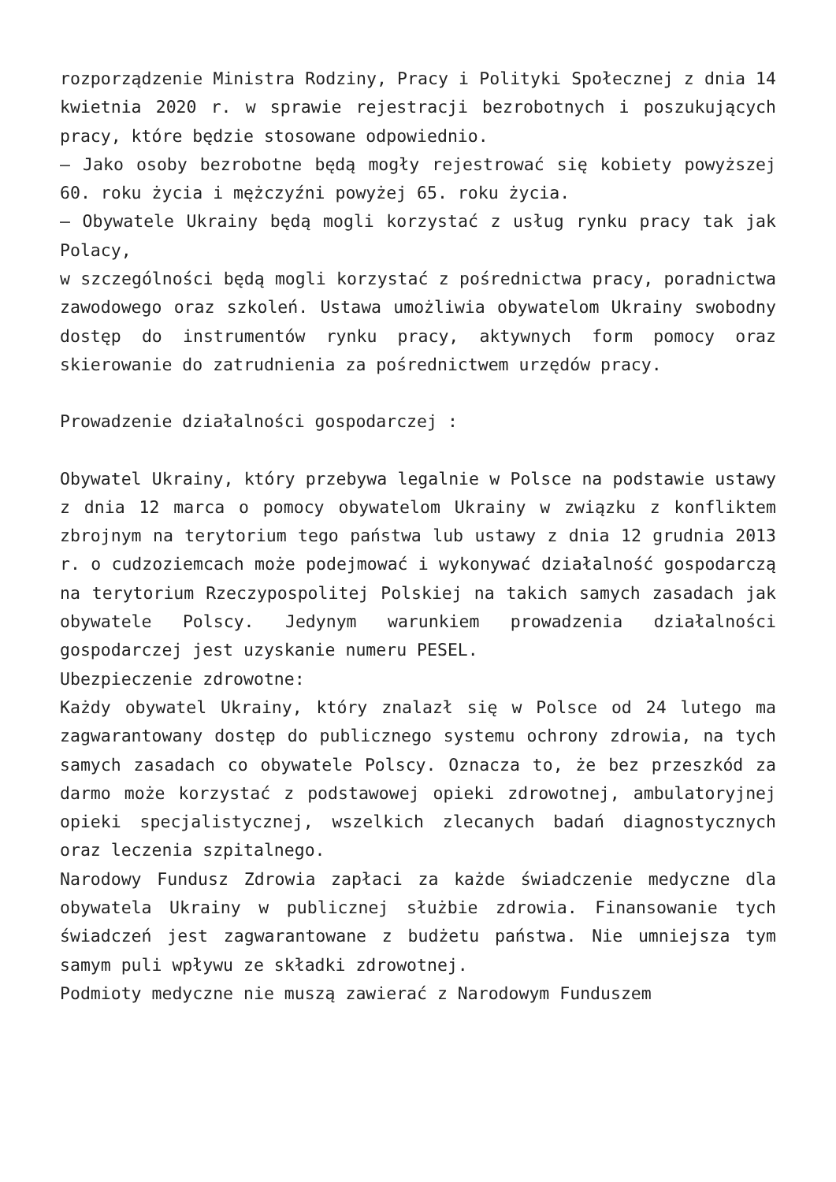rozporządzenie Ministra Rodziny, Pracy i Polityki Społecznej z dnia 14 kwietnia 2020 r. w sprawie rejestracji bezrobotnych i poszukujących pracy, które będzie stosowane odpowiednio.
– Jako osoby bezrobotne będą mogły rejestrować się kobiety powyższej 60. roku życia i mężczyźni powyżej 65. roku życia.
– Obywatele Ukrainy będą mogli korzystać z usług rynku pracy tak jak Polacy,
w szczególności będą mogli korzystać z pośrednictwa pracy, poradnictwa zawodowego oraz szkoleń. Ustawa umożliwia obywatelom Ukrainy swobodny dostęp do instrumentów rynku pracy, aktywnych form pomocy oraz skierowanie do zatrudnienia za pośrednictwem urzędów pracy.
Prowadzenie działalności gospodarczej :
Obywatel Ukrainy, który przebywa legalnie w Polsce na podstawie ustawy z dnia 12 marca o pomocy obywatelom Ukrainy w związku z konfliktem zbrojnym na terytorium tego państwa lub ustawy z dnia 12 grudnia 2013 r. o cudzoziemcach może podejmować i wykonywać działalność gospodarczą na terytorium Rzeczypospolitej Polskiej na takich samych zasadach jak obywatele Polscy. Jedynym warunkiem prowadzenia działalności gospodarczej jest uzyskanie numeru PESEL.
Ubezpieczenie zdrowotne:
Każdy obywatel Ukrainy, który znalazł się w Polsce od 24 lutego ma zagwarantowany dostęp do publicznego systemu ochrony zdrowia, na tych samych zasadach co obywatele Polscy. Oznacza to, że bez przeszkód za darmo może korzystać z podstawowej opieki zdrowotnej, ambulatoryjnej opieki specjalistycznej, wszelkich zlecanych badań diagnostycznych oraz leczenia szpitalnego.
Narodowy Fundusz Zdrowia zapłaci za każde świadczenie medyczne dla obywatela Ukrainy w publicznej służbie zdrowia. Finansowanie tych świadczeń jest zagwarantowane z budżetu państwa. Nie umniejsza tym samym puli wpływu ze składki zdrowotnej.
Podmioty medyczne nie muszą zawierać z Narodowym Funduszem